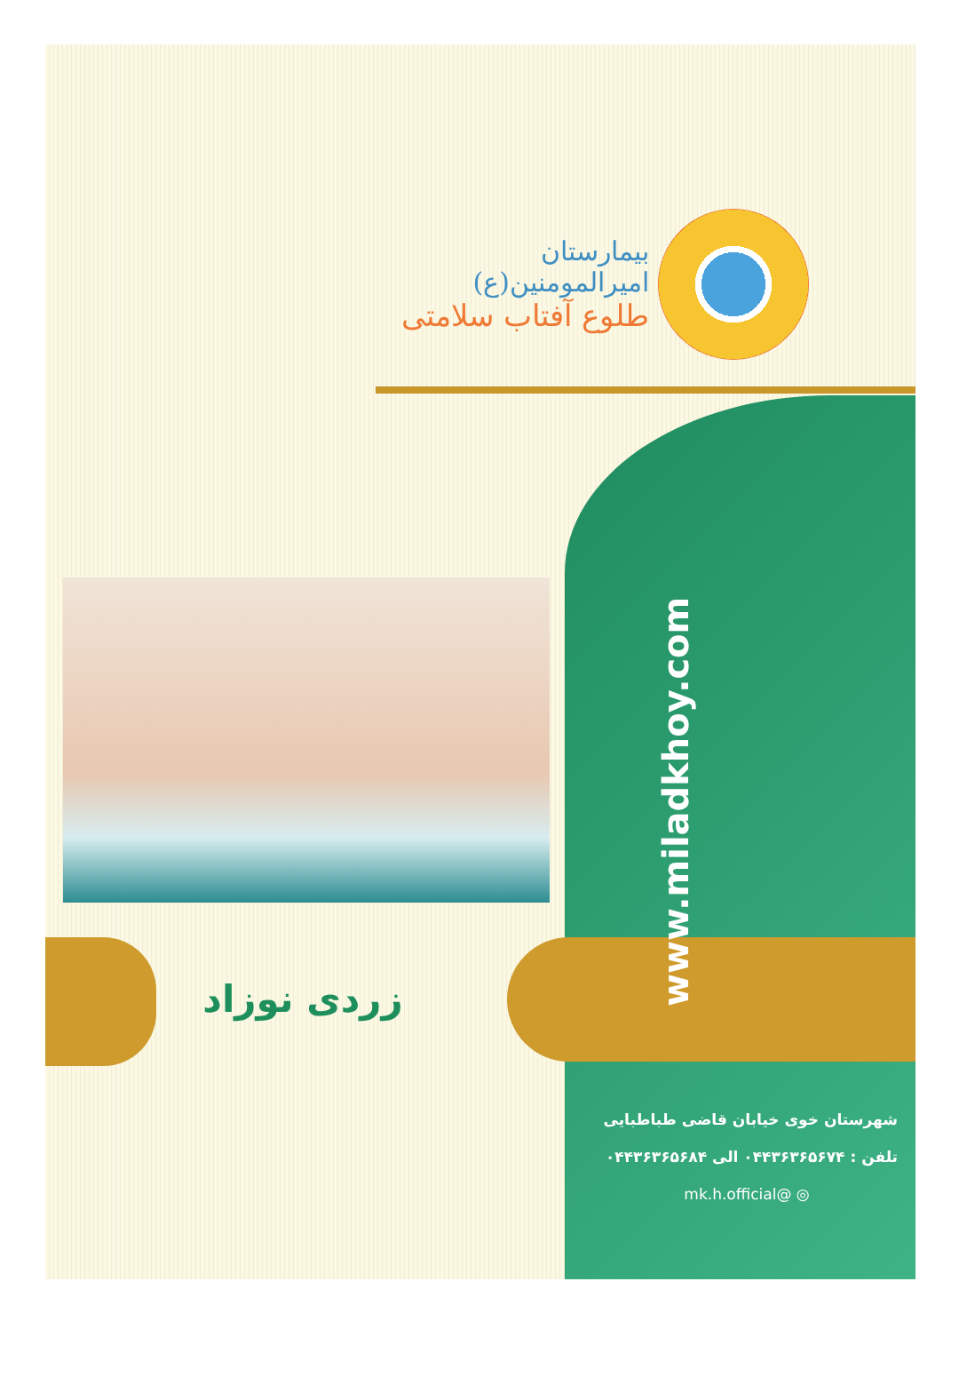بیمارستان امیرالمومنین(ع)
طلوع آفتاب سلامتی
زردی نوزاد
www.miladkhoy.com
شهرستان خوی خیابان قاضی طباطبایی
تلفن : ۰۴۴۳۶۳۶۵۶۷۴ الی ۰۴۴۳۶۳۶۵۶۸۴
◎ @mk.h.official